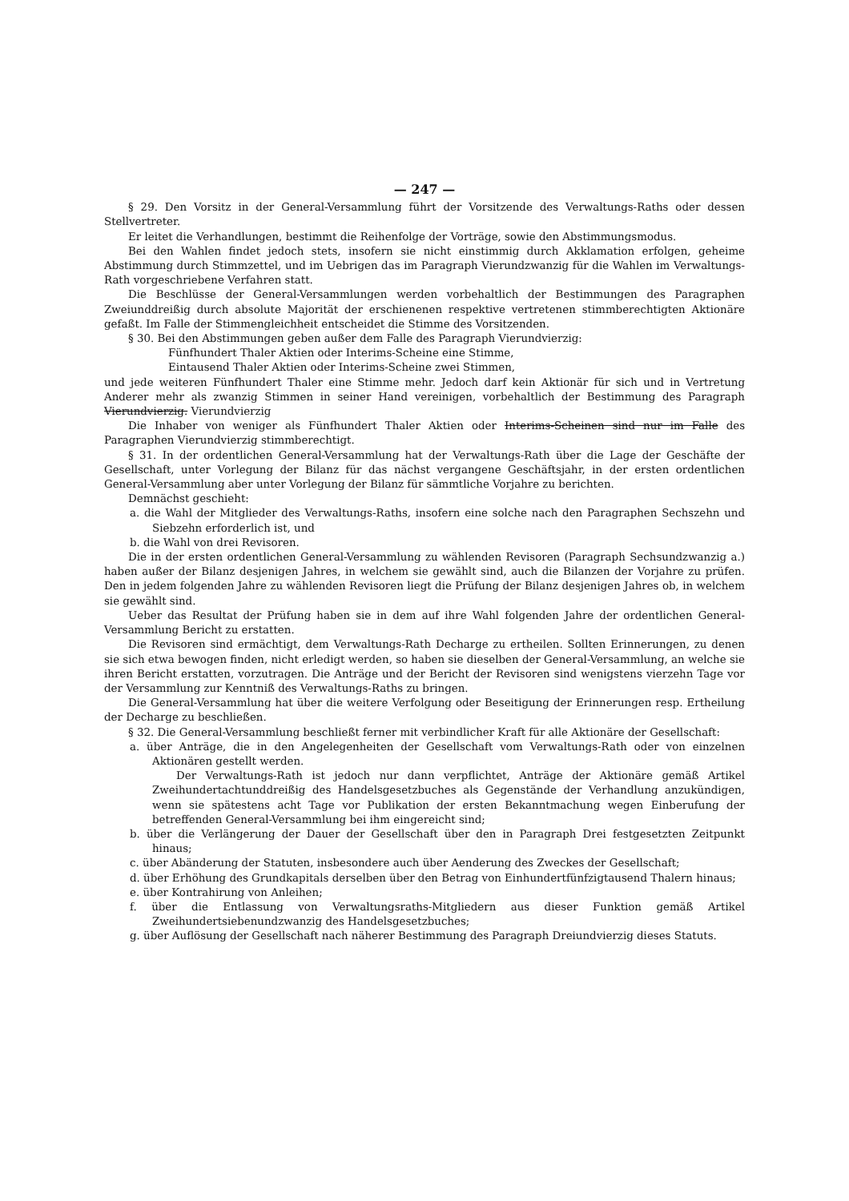— 247 —
§ 29. Den Vorsitz in der General-Versammlung führt der Vorsitzende des Verwaltungs-Raths oder dessen Stellvertreter.
Er leitet die Verhandlungen, bestimmt die Reihenfolge der Vorträge, sowie den Abstimmungsmodus.
Bei den Wahlen findet jedoch stets, insofern sie nicht einstimmig durch Akklamation erfolgen, geheime Abstimmung durch Stimmzettel, und im Uebrigen das im Paragraph Vierundzwanzig für die Wahlen im Verwaltungs-Rath vorgeschriebene Verfahren statt.
Die Beschlüsse der General-Versammlungen werden vorbehaltlich der Bestimmungen des Paragraphen Zweiunddreißig durch absolute Majorität der erschienenen respektive vertretenen stimmberechtigten Aktionäre gefaßt. Im Falle der Stimmengleichheit entscheidet die Stimme des Vorsitzenden.
§ 30. Bei den Abstimmungen geben außer dem Falle des Paragraph Vierundvierzig:
Fünfhundert Thaler Aktien oder Interims-Scheine eine Stimme,
Eintausend Thaler Aktien oder Interims-Scheine zwei Stimmen,
und jede weiteren Fünfhundert Thaler eine Stimme mehr. Jedoch darf kein Aktionär für sich und in Vertretung Anderer mehr als zwanzig Stimmen in seiner Hand vereinigen, vorbehaltlich der Bestimmung des Paragraph Vierundvierzig. Vierundvierzig
Die Inhaber von weniger als Fünfhundert Thaler Aktien oder Interims-Scheinen sind nur im Falle des Paragraphen Vierundvierzig stimmberechtigt.
§ 31. In der ordentlichen General-Versammlung hat der Verwaltungs-Rath über die Lage der Geschäfte der Gesellschaft, unter Vorlegung der Bilanz für das nächst vergangene Geschäftsjahr, in der ersten ordentlichen General-Versammlung aber unter Vorlegung der Bilanz für sämmtliche Vorjahre zu berichten.
Demnächst geschieht:
a. die Wahl der Mitglieder des Verwaltungs-Raths, insofern eine solche nach den Paragraphen Sechszehn und Siebzehn erforderlich ist, und
b. die Wahl von drei Revisoren.
Die in der ersten ordentlichen General-Versammlung zu wählenden Revisoren (Paragraph Sechsundzwanzig a.) haben außer der Bilanz desjenigen Jahres, in welchem sie gewählt sind, auch die Bilanzen der Vorjahre zu prüfen. Den in jedem folgenden Jahre zu wählenden Revisoren liegt die Prüfung der Bilanz desjenigen Jahres ob, in welchem sie gewählt sind.
Ueber das Resultat der Prüfung haben sie in dem auf ihre Wahl folgenden Jahre der ordentlichen General-Versammlung Bericht zu erstatten.
Die Revisoren sind ermächtigt, dem Verwaltungs-Rath Decharge zu ertheilen. Sollten Erinnerungen, zu denen sie sich etwa bewogen finden, nicht erledigt werden, so haben sie dieselben der General-Versammlung, an welche sie ihren Bericht erstatten, vorzutragen. Die Anträge und der Bericht der Revisoren sind wenigstens vierzehn Tage vor der Versammlung zur Kenntniß des Verwaltungs-Raths zu bringen.
Die General-Versammlung hat über die weitere Verfolgung oder Beseitigung der Erinnerungen resp. Ertheilung der Decharge zu beschließen.
§ 32. Die General-Versammlung beschließt ferner mit verbindlicher Kraft für alle Aktionäre der Gesellschaft:
a. über Anträge, die in den Angelegenheiten der Gesellschaft vom Verwaltungs-Rath oder von einzelnen Aktionären gestellt werden.
Der Verwaltungs-Rath ist jedoch nur dann verpflichtet, Anträge der Aktionäre gemäß Artikel Zweihundertachtunddreißig des Handelsgesetzbuches als Gegenstände der Verhandlung anzukündigen, wenn sie spätestens acht Tage vor Publikation der ersten Bekanntmachung wegen Einberufung der betreffenden General-Versammlung bei ihm eingereicht sind;
b. über die Verlängerung der Dauer der Gesellschaft über den in Paragraph Drei festgesetzten Zeitpunkt hinaus;
c. über Abänderung der Statuten, insbesondere auch über Aenderung des Zweckes der Gesellschaft;
d. über Erhöhung des Grundkapitals derselben über den Betrag von Einhundertfünfzigtausend Thalern hinaus;
e. über Kontrahirung von Anleihen;
f. über die Entlassung von Verwaltungsraths-Mitgliedern aus dieser Funktion gemäß Artikel Zweihundertsiebenundzwanzig des Handelsgesetzbuches;
g. über Auflösung der Gesellschaft nach näherer Bestimmung des Paragraph Dreiundvierzig dieses Statuts.